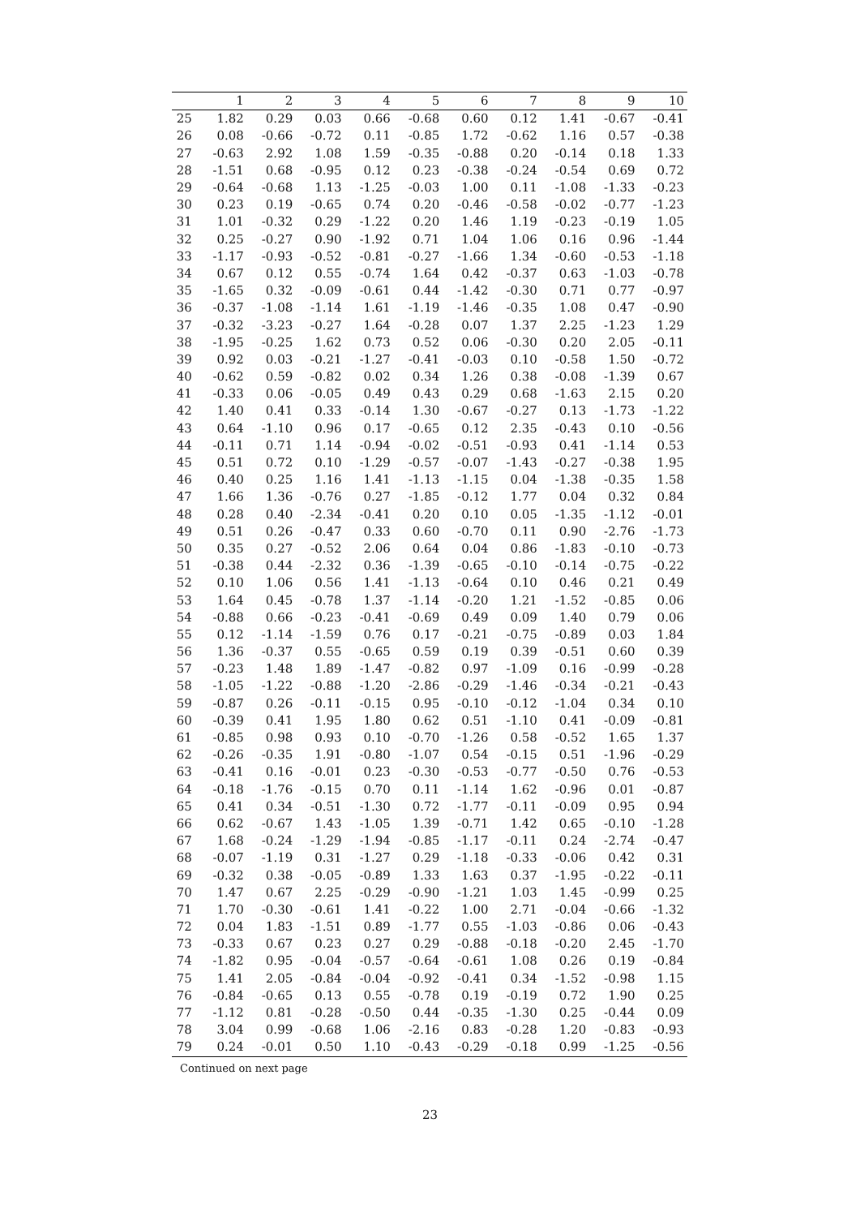| | 1 | 2 | 3 | 4 | 5 | 6 | 7 | 8 | 9 | 10 |
| --- | --- | --- | --- | --- | --- | --- | --- | --- | --- | --- |
| 25 | 1.82 | 0.29 | 0.03 | 0.66 | -0.68 | 0.60 | 0.12 | 1.41 | -0.67 | -0.41 |
| 26 | 0.08 | -0.66 | -0.72 | 0.11 | -0.85 | 1.72 | -0.62 | 1.16 | 0.57 | -0.38 |
| 27 | -0.63 | 2.92 | 1.08 | 1.59 | -0.35 | -0.88 | 0.20 | -0.14 | 0.18 | 1.33 |
| 28 | -1.51 | 0.68 | -0.95 | 0.12 | 0.23 | -0.38 | -0.24 | -0.54 | 0.69 | 0.72 |
| 29 | -0.64 | -0.68 | 1.13 | -1.25 | -0.03 | 1.00 | 0.11 | -1.08 | -1.33 | -0.23 |
| 30 | 0.23 | 0.19 | -0.65 | 0.74 | 0.20 | -0.46 | -0.58 | -0.02 | -0.77 | -1.23 |
| 31 | 1.01 | -0.32 | 0.29 | -1.22 | 0.20 | 1.46 | 1.19 | -0.23 | -0.19 | 1.05 |
| 32 | 0.25 | -0.27 | 0.90 | -1.92 | 0.71 | 1.04 | 1.06 | 0.16 | 0.96 | -1.44 |
| 33 | -1.17 | -0.93 | -0.52 | -0.81 | -0.27 | -1.66 | 1.34 | -0.60 | -0.53 | -1.18 |
| 34 | 0.67 | 0.12 | 0.55 | -0.74 | 1.64 | 0.42 | -0.37 | 0.63 | -1.03 | -0.78 |
| 35 | -1.65 | 0.32 | -0.09 | -0.61 | 0.44 | -1.42 | -0.30 | 0.71 | 0.77 | -0.97 |
| 36 | -0.37 | -1.08 | -1.14 | 1.61 | -1.19 | -1.46 | -0.35 | 1.08 | 0.47 | -0.90 |
| 37 | -0.32 | -3.23 | -0.27 | 1.64 | -0.28 | 0.07 | 1.37 | 2.25 | -1.23 | 1.29 |
| 38 | -1.95 | -0.25 | 1.62 | 0.73 | 0.52 | 0.06 | -0.30 | 0.20 | 2.05 | -0.11 |
| 39 | 0.92 | 0.03 | -0.21 | -1.27 | -0.41 | -0.03 | 0.10 | -0.58 | 1.50 | -0.72 |
| 40 | -0.62 | 0.59 | -0.82 | 0.02 | 0.34 | 1.26 | 0.38 | -0.08 | -1.39 | 0.67 |
| 41 | -0.33 | 0.06 | -0.05 | 0.49 | 0.43 | 0.29 | 0.68 | -1.63 | 2.15 | 0.20 |
| 42 | 1.40 | 0.41 | 0.33 | -0.14 | 1.30 | -0.67 | -0.27 | 0.13 | -1.73 | -1.22 |
| 43 | 0.64 | -1.10 | 0.96 | 0.17 | -0.65 | 0.12 | 2.35 | -0.43 | 0.10 | -0.56 |
| 44 | -0.11 | 0.71 | 1.14 | -0.94 | -0.02 | -0.51 | -0.93 | 0.41 | -1.14 | 0.53 |
| 45 | 0.51 | 0.72 | 0.10 | -1.29 | -0.57 | -0.07 | -1.43 | -0.27 | -0.38 | 1.95 |
| 46 | 0.40 | 0.25 | 1.16 | 1.41 | -1.13 | -1.15 | 0.04 | -1.38 | -0.35 | 1.58 |
| 47 | 1.66 | 1.36 | -0.76 | 0.27 | -1.85 | -0.12 | 1.77 | 0.04 | 0.32 | 0.84 |
| 48 | 0.28 | 0.40 | -2.34 | -0.41 | 0.20 | 0.10 | 0.05 | -1.35 | -1.12 | -0.01 |
| 49 | 0.51 | 0.26 | -0.47 | 0.33 | 0.60 | -0.70 | 0.11 | 0.90 | -2.76 | -1.73 |
| 50 | 0.35 | 0.27 | -0.52 | 2.06 | 0.64 | 0.04 | 0.86 | -1.83 | -0.10 | -0.73 |
| 51 | -0.38 | 0.44 | -2.32 | 0.36 | -1.39 | -0.65 | -0.10 | -0.14 | -0.75 | -0.22 |
| 52 | 0.10 | 1.06 | 0.56 | 1.41 | -1.13 | -0.64 | 0.10 | 0.46 | 0.21 | 0.49 |
| 53 | 1.64 | 0.45 | -0.78 | 1.37 | -1.14 | -0.20 | 1.21 | -1.52 | -0.85 | 0.06 |
| 54 | -0.88 | 0.66 | -0.23 | -0.41 | -0.69 | 0.49 | 0.09 | 1.40 | 0.79 | 0.06 |
| 55 | 0.12 | -1.14 | -1.59 | 0.76 | 0.17 | -0.21 | -0.75 | -0.89 | 0.03 | 1.84 |
| 56 | 1.36 | -0.37 | 0.55 | -0.65 | 0.59 | 0.19 | 0.39 | -0.51 | 0.60 | 0.39 |
| 57 | -0.23 | 1.48 | 1.89 | -1.47 | -0.82 | 0.97 | -1.09 | 0.16 | -0.99 | -0.28 |
| 58 | -1.05 | -1.22 | -0.88 | -1.20 | -2.86 | -0.29 | -1.46 | -0.34 | -0.21 | -0.43 |
| 59 | -0.87 | 0.26 | -0.11 | -0.15 | 0.95 | -0.10 | -0.12 | -1.04 | 0.34 | 0.10 |
| 60 | -0.39 | 0.41 | 1.95 | 1.80 | 0.62 | 0.51 | -1.10 | 0.41 | -0.09 | -0.81 |
| 61 | -0.85 | 0.98 | 0.93 | 0.10 | -0.70 | -1.26 | 0.58 | -0.52 | 1.65 | 1.37 |
| 62 | -0.26 | -0.35 | 1.91 | -0.80 | -1.07 | 0.54 | -0.15 | 0.51 | -1.96 | -0.29 |
| 63 | -0.41 | 0.16 | -0.01 | 0.23 | -0.30 | -0.53 | -0.77 | -0.50 | 0.76 | -0.53 |
| 64 | -0.18 | -1.76 | -0.15 | 0.70 | 0.11 | -1.14 | 1.62 | -0.96 | 0.01 | -0.87 |
| 65 | 0.41 | 0.34 | -0.51 | -1.30 | 0.72 | -1.77 | -0.11 | -0.09 | 0.95 | 0.94 |
| 66 | 0.62 | -0.67 | 1.43 | -1.05 | 1.39 | -0.71 | 1.42 | 0.65 | -0.10 | -1.28 |
| 67 | 1.68 | -0.24 | -1.29 | -1.94 | -0.85 | -1.17 | -0.11 | 0.24 | -2.74 | -0.47 |
| 68 | -0.07 | -1.19 | 0.31 | -1.27 | 0.29 | -1.18 | -0.33 | -0.06 | 0.42 | 0.31 |
| 69 | -0.32 | 0.38 | -0.05 | -0.89 | 1.33 | 1.63 | 0.37 | -1.95 | -0.22 | -0.11 |
| 70 | 1.47 | 0.67 | 2.25 | -0.29 | -0.90 | -1.21 | 1.03 | 1.45 | -0.99 | 0.25 |
| 71 | 1.70 | -0.30 | -0.61 | 1.41 | -0.22 | 1.00 | 2.71 | -0.04 | -0.66 | -1.32 |
| 72 | 0.04 | 1.83 | -1.51 | 0.89 | -1.77 | 0.55 | -1.03 | -0.86 | 0.06 | -0.43 |
| 73 | -0.33 | 0.67 | 0.23 | 0.27 | 0.29 | -0.88 | -0.18 | -0.20 | 2.45 | -1.70 |
| 74 | -1.82 | 0.95 | -0.04 | -0.57 | -0.64 | -0.61 | 1.08 | 0.26 | 0.19 | -0.84 |
| 75 | 1.41 | 2.05 | -0.84 | -0.04 | -0.92 | -0.41 | 0.34 | -1.52 | -0.98 | 1.15 |
| 76 | -0.84 | -0.65 | 0.13 | 0.55 | -0.78 | 0.19 | -0.19 | 0.72 | 1.90 | 0.25 |
| 77 | -1.12 | 0.81 | -0.28 | -0.50 | 0.44 | -0.35 | -1.30 | 0.25 | -0.44 | 0.09 |
| 78 | 3.04 | 0.99 | -0.68 | 1.06 | -2.16 | 0.83 | -0.28 | 1.20 | -0.83 | -0.93 |
| 79 | 0.24 | -0.01 | 0.50 | 1.10 | -0.43 | -0.29 | -0.18 | 0.99 | -1.25 | -0.56 |
Continued on next page
23